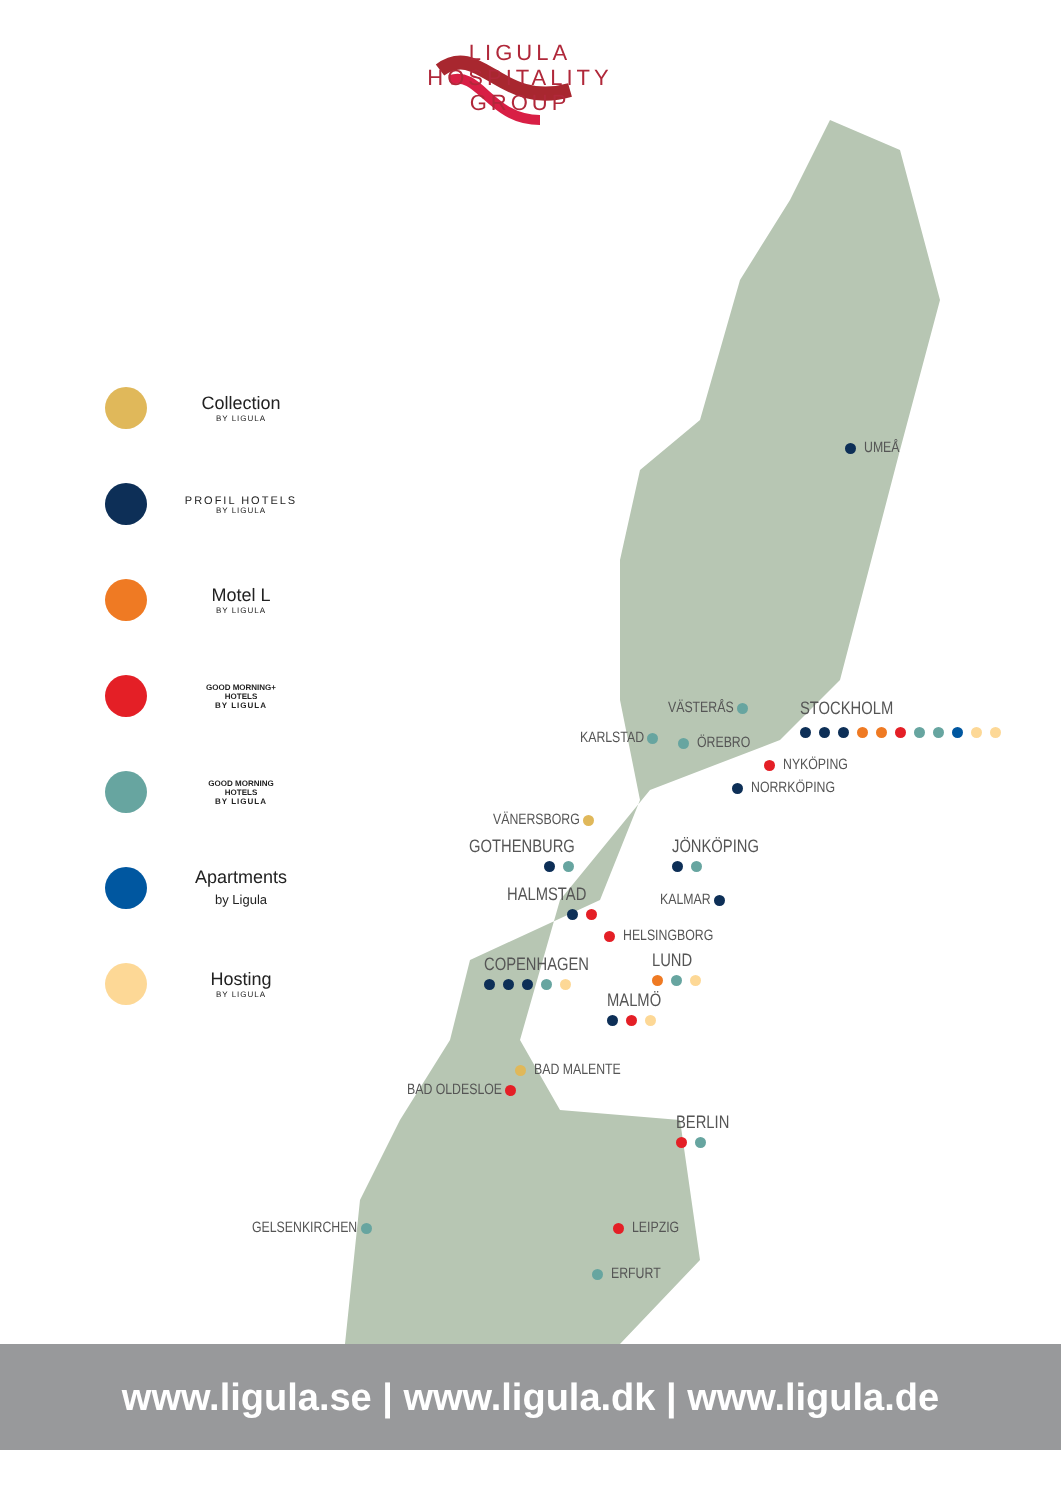LIGULA
HOSPITALITY
GROUP
Collection
BY LIGULA
PROFIL HOTELS
BY LIGULA
Motel L
BY LIGULA
GOOD MORNING+
HOTELS
BY LIGULA
GOOD MORNING
HOTELS
BY LIGULA
Apartments
by Ligula
Hosting
BY LIGULA
UMEÅ
VÄSTERÅS STOCKHOLM
KARLSTAD ÖREBRO
NYKÖPING
NORRKÖPING
VÄNERSBORG
GOTHENBURG
JÖNKÖPING
HALMSTAD
KALMAR
HELSINGBORG
COPENHAGEN
LUND
MALMÖ
BAD MALENTE
BAD OLDESLOE
BERLIN
GELSENKIRCHEN LEIPZIG
ERFURT
www.ligula.se | www.ligula.dk | www.ligula.de